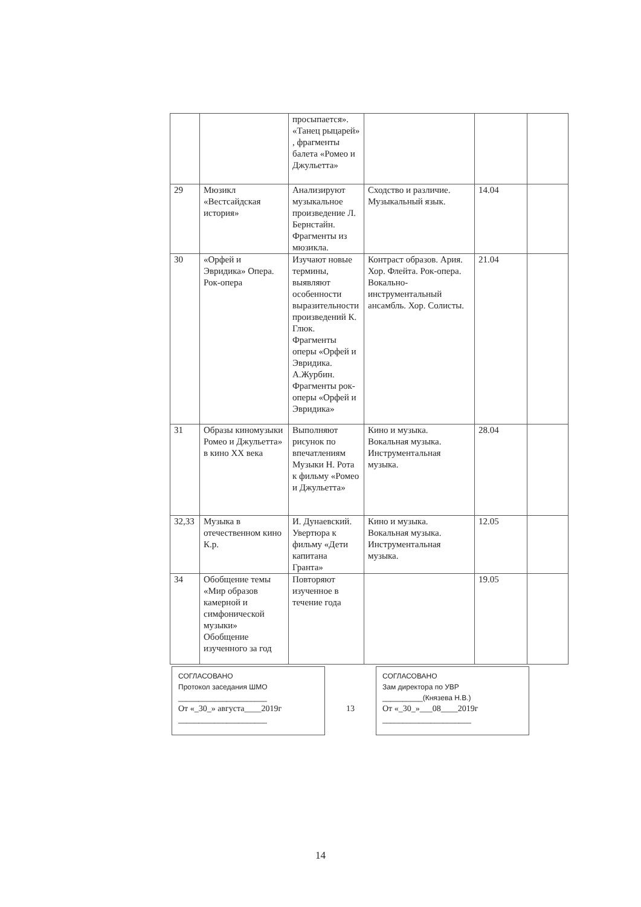| | | просыпается». «Танец рыцарей» , фрагменты балета «Ромео и Джульетта» | | | |
| 29 | Мюзикл «Вестсайдская история» | Анализируют музыкальное произведение Л. Бернстайн. Фрагменты из мюзикла. | Сходство и различие. Музыкальный язык. | 14.04 | |
| 30 | «Орфей и Эвридика» Опера. Рок-опера | Изучают новые термины, выявляют особенности выразительности произведений К. Глюк. Фрагменты оперы «Орфей и Эвридика. А.Журбин. Фрагменты рок-оперы «Орфей и Эвридика» | Контраст образов. Ария. Хор. Флейта. Рок-опера. Вокально-инструментальный ансамбль. Хор. Солисты. | 21.04 | |
| 31 | Образы киномузыки Ромео и Джульетта» в кино XX века | Выполняют рисунок по впечатлениям Музыки Н. Рота к фильму «Ромео и Джульетта» | Кино и музыка. Вокальная музыка. Инструментальная музыка. | 28.04 | |
| 32,33 | Музыка в отечественном кино К.р. | И. Дунаевский. Увертюра к фильму «Дети капитана Гранта» | Кино и музыка. Вокальная музыка. Инструментальная музыка. | 12.05 | |
| 34 | Обобщение темы «Мир образов камерной и симфонической музыки» Обобщение изученного за год | Повторяют изученное в течение года | | 19.05 | |
СОГЛАСОВАНО
Протокол заседания ШМО
______________________
От «_30_» августа____2019г
______________________
13
СОГЛАСОВАНО
Зам директора по УВР
__________(Князева Н.В.)
От «_30_»___08____2019г
______________________
14